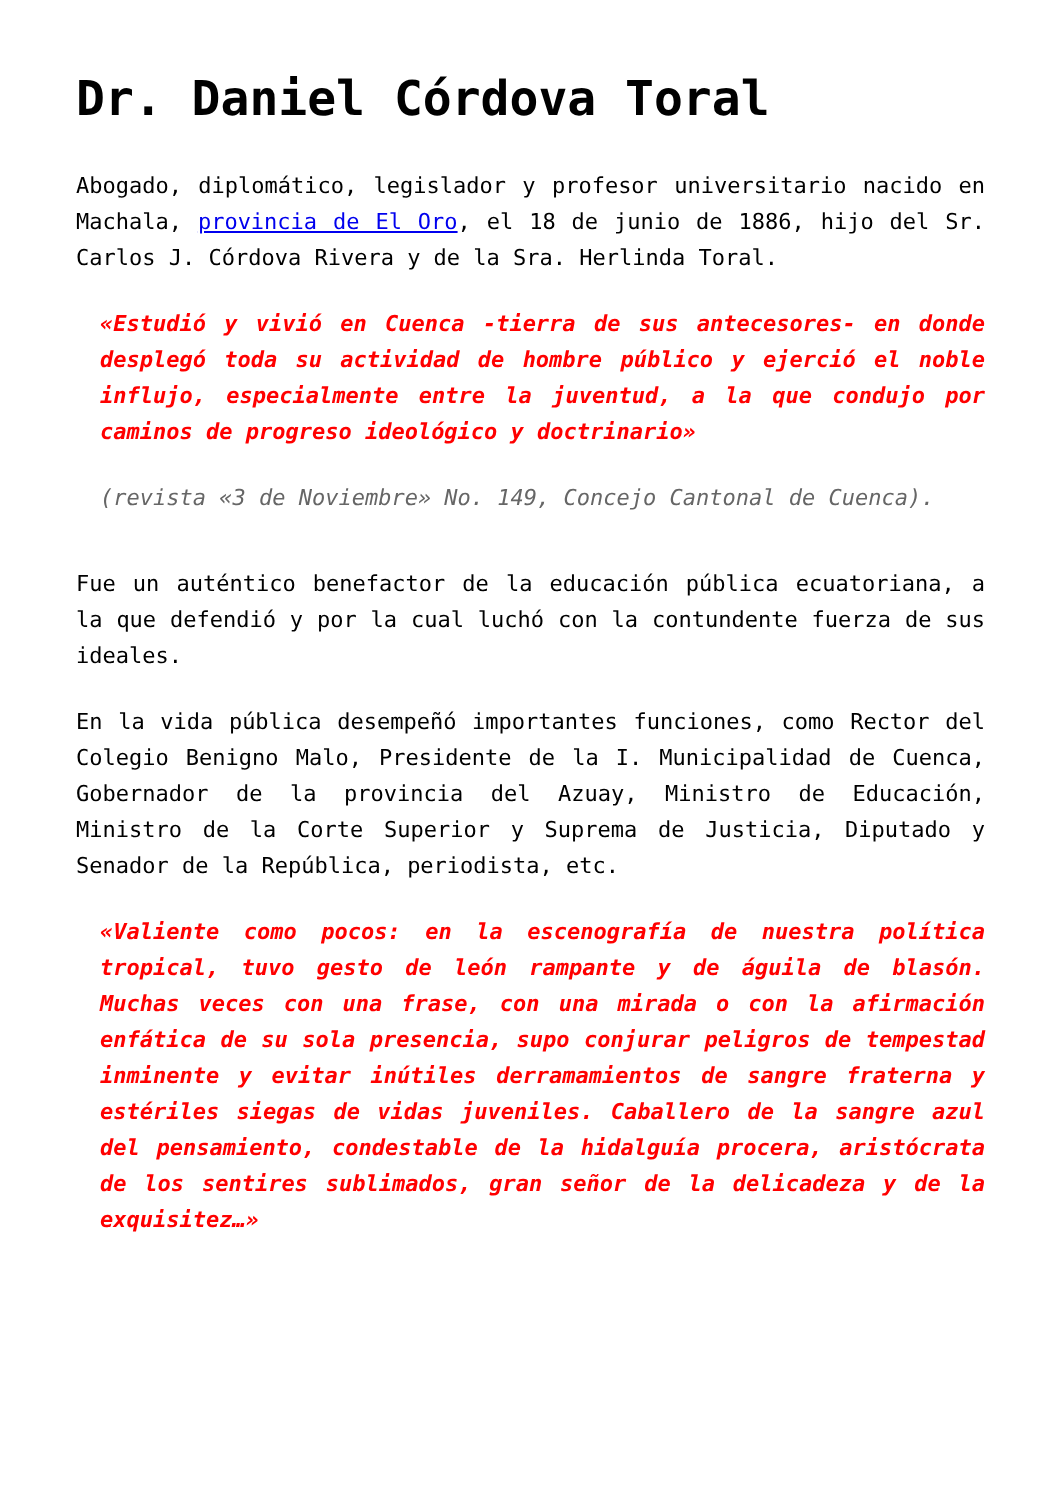Dr. Daniel Córdova Toral
Abogado, diplomático, legislador y profesor universitario nacido en Machala, provincia de El Oro, el 18 de junio de 1886, hijo del Sr. Carlos J. Córdova Rivera y de la Sra. Herlinda Toral.
«Estudió y vivió en Cuenca -tierra de sus antecesores- en donde desplegó toda su actividad de hombre público y ejerció el noble influjo, especialmente entre la juventud, a la que condujo por caminos de progreso ideológico y doctrinario»
(revista «3 de Noviembre» No. 149, Concejo Cantonal de Cuenca).
Fue un auténtico benefactor de la educación pública ecuatoriana, a la que defendió y por la cual luchó con la contundente fuerza de sus ideales.
En la vida pública desempeñó importantes funciones, como Rector del Colegio Benigno Malo, Presidente de la I. Municipalidad de Cuenca, Gobernador de la provincia del Azuay, Ministro de Educación, Ministro de la Corte Superior y Suprema de Justicia, Diputado y Senador de la República, periodista, etc.
«Valiente como pocos: en la escenografía de nuestra política tropical, tuvo gesto de león rampante y de águila de blasón. Muchas veces con una frase, con una mirada o con la afirmación enfática de su sola presencia, supo conjurar peligros de tempestad inminente y evitar inútiles derramamientos de sangre fraterna y estériles siegas de vidas juveniles. Caballero de la sangre azul del pensamiento, condestable de la hidalguía procera, aristócrata de los sentires sublimados, gran señor de la delicadeza y de la exquisitez…»